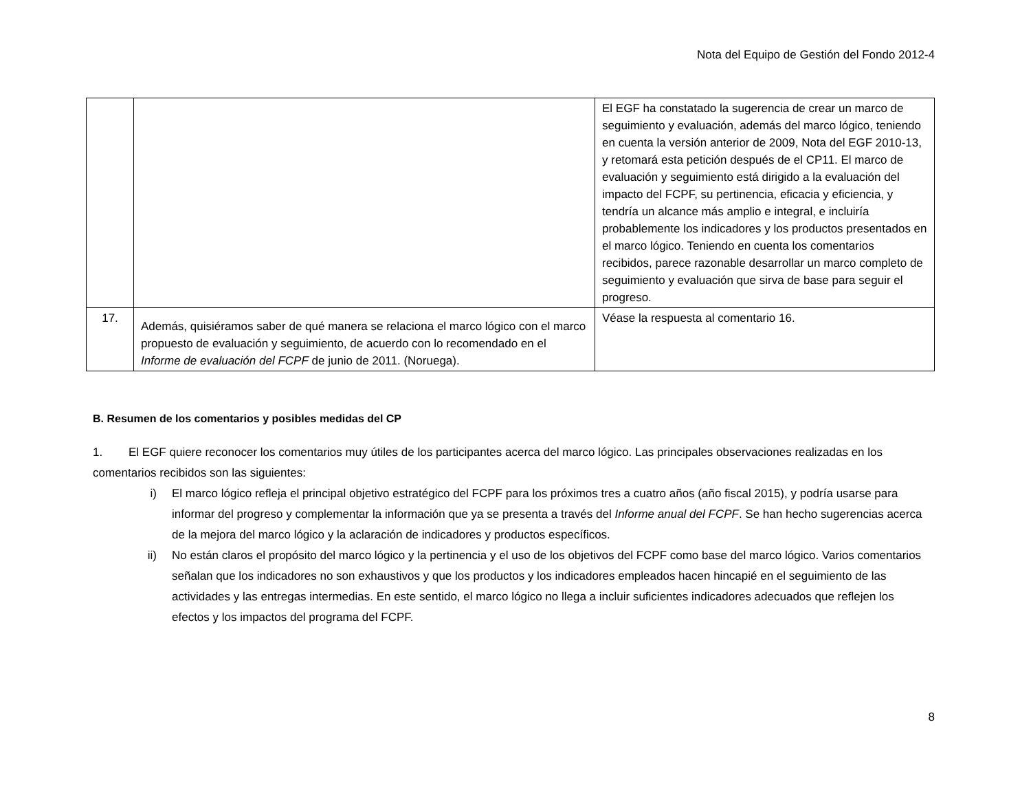Nota del Equipo de Gestión del Fondo 2012-4
| | | El EGF ha constatado la sugerencia de crear un marco de seguimiento y evaluación, además del marco lógico, teniendo en cuenta la versión anterior de 2009, Nota del EGF 2010-13, y retomará esta petición después de el CP11. El marco de evaluación y seguimiento está dirigido a la evaluación del impacto del FCPF, su pertinencia, eficacia y eficiencia, y tendría un alcance más amplio e integral, e incluiría probablemente los indicadores y los productos presentados en el marco lógico. Teniendo en cuenta los comentarios recibidos, parece razonable desarrollar un marco completo de seguimiento y evaluación que sirva de base para seguir el progreso. |
| 17. | Además, quisiéramos saber de qué manera se relaciona el marco lógico con el marco propuesto de evaluación y seguimiento, de acuerdo con lo recomendado en el Informe de evaluación del FCPF de junio de 2011. (Noruega). | Véase la respuesta al comentario 16. |
B. Resumen de los comentarios y posibles medidas del CP
1. El EGF quiere reconocer los comentarios muy útiles de los participantes acerca del marco lógico. Las principales observaciones realizadas en los comentarios recibidos son las siguientes:
i) El marco lógico refleja el principal objetivo estratégico del FCPF para los próximos tres a cuatro años (año fiscal 2015), y podría usarse para informar del progreso y complementar la información que ya se presenta a través del Informe anual del FCPF. Se han hecho sugerencias acerca de la mejora del marco lógico y la aclaración de indicadores y productos específicos.
ii) No están claros el propósito del marco lógico y la pertinencia y el uso de los objetivos del FCPF como base del marco lógico. Varios comentarios señalan que los indicadores no son exhaustivos y que los productos y los indicadores empleados hacen hincapié en el seguimiento de las actividades y las entregas intermedias. En este sentido, el marco lógico no llega a incluir suficientes indicadores adecuados que reflejen los efectos y los impactos del programa del FCPF.
8